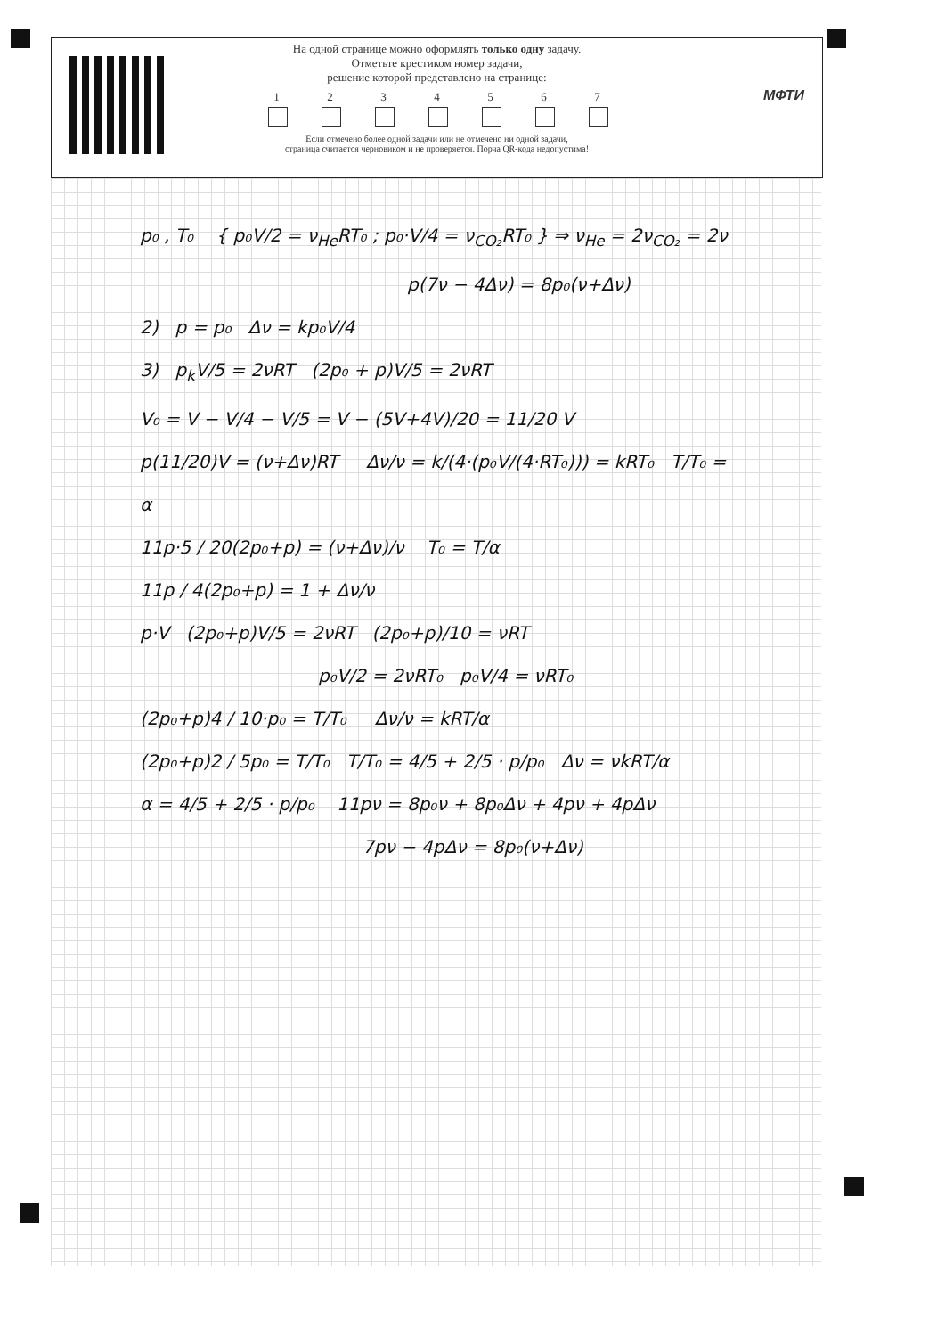На одной странице можно оформлять только одну задачу.
Отметьте крестиком номер задачи,
решение которой представлено на странице:
1 2 3 4 5 6 7
Если отмечено более одной задачи или не отмечено ни одной задачи,
страница считается черновиком и не проверяется. Порча QR-кода недопустима!
МФТИ
p₀ , T₀ { p₀V/2 = ν<sub>He</sub>RT₀ ; p₀·V/4 = ν<sub>CO₂</sub>RT₀ } ⇒ ν<sub>He</sub> = 2ν<sub>CO₂</sub> = 2ν
p(7ν − 4Δν) = 8p₀(ν+Δν)
2) p = p₀ Δν = kp₀V/4
3) p<sub>k</sub>V/5 = 2νRT (2p₀ + p)V/5 = 2νRT
V₀ = V − V/4 − V/5 = V − (5V+4V)/20 = 11/20 V
p(11/20)V = (ν+Δν)RT Δν/ν = k/(4·(p₀V/(4·RT₀))) = kRT₀ T/T₀ = α
11p·5 / 20(2p₀+p) = (ν+Δν)/ν T₀ = T/α
11p / 4(2p₀+p) = 1 + Δν/ν
p·V (2p₀+p)V/5 = 2νRT (2p₀+p)/10 = νRT
p₀V/2 = 2νRT₀ p₀V/4 = νRT₀
(2p₀+p)4 / 10·p₀ = T/T₀ Δν/ν = kRT/α
(2p₀+p)2 / 5p₀ = T/T₀ T/T₀ = 4/5 + 2/5 · p/p₀ Δν = νkRT/α
α = 4/5 + 2/5 · p/p₀ 11pν = 8p₀ν + 8p₀Δν + 4pν + 4pΔν
7pν − 4pΔν = 8p₀(ν+Δν)